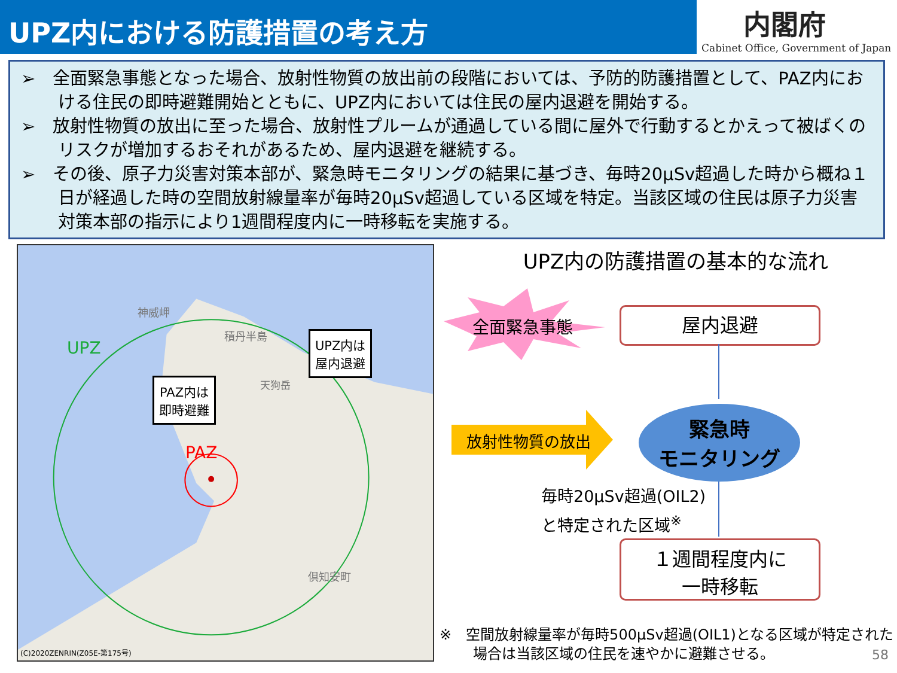UPZ内における防護措置の考え方
内閣府
Cabinet Office, Government of Japan
➢　全面緊急事態となった場合、放射性物質の放出前の段階においては、予防的防護措置として、PAZ内における住民の即時避難開始とともに、UPZ内においては住民の屋内退避を開始する。
➢　放射性物質の放出に至った場合、放射性プルームが通過している間に屋外で行動するとかえって被ばくのリスクが増加するおそれがあるため、屋内退避を継続する。
➢　その後、原子力災害対策本部が、緊急時モニタリングの結果に基づき、毎時20μSv超過した時から概ね１日が経過した時の空間放射線量率が毎時20μSv超過している区域を特定。当該区域の住民は原子力災害対策本部の指示により1週間程度内に一時移転を実施する。
神威岬
積丹半島
UPZ
天狗岳
PAZ
倶知安町
UPZ内は
屋内退避
PAZ内は
即時避難
(C)2020ZENRIN(Z05E-第175号)
UPZ内の防護措置の基本的な流れ
全面緊急事態 屋内退避
放射性物質の放出
緊急時
モニタリング
毎時20μSv超過(OIL2)
と特定された区域<sup>※</sup>
１週間程度内に
一時移転
※　空間放射線量率が毎時500μSv超過(OIL1)となる区域が特定された
　　 場合は当該区域の住民を速やかに避難させる。
58